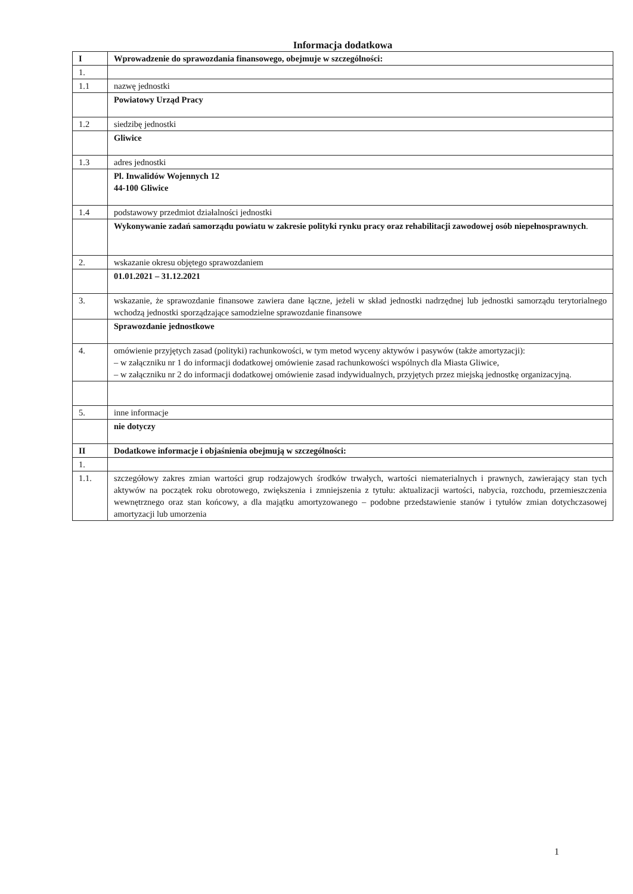Informacja dodatkowa
| I | Wprowadzenie do sprawozdania finansowego, obejmuje w szczególności: |
| 1. | |
| 1.1 | nazwę jednostki |
| | Powiatowy Urząd Pracy |
| 1.2 | siedzibę jednostki |
| | Gliwice |
| 1.3 | adres jednostki |
| | Pl. Inwalidów Wojennych 12 44-100 Gliwice |
| 1.4 | podstawowy przedmiot działalności jednostki |
| | Wykonywanie zadań samorządu powiatu w zakresie polityki rynku pracy oraz rehabilitacji zawodowej osób niepełnosprawnych . |
| 2. | wskazanie okresu objętego sprawozdaniem |
| | 01.01.2021 – 31.12.2021 |
| 3. | wskazanie, że sprawozdanie finansowe zawiera dane łączne, jeżeli w skład jednostki nadrzędnej lub jednostki samorządu terytorialnego wchodzą jednostki sporządzające samodzielne sprawozdanie finansowe |
| | Sprawozdanie jednostkowe |
| 4. | omówienie przyjętych zasad (polityki) rachunkowości, w tym metod wyceny aktywów i pasywów (także amortyzacji): – w załączniku nr 1 do informacji dodatkowej omówienie zasad rachunkowości wspólnych dla Miasta Gliwice, – w załączniku nr 2 do informacji dodatkowej omówienie zasad indywidualnych, przyjętych przez miejską jednostkę organizacyjną. |
| 5. | inne informacje |
| | nie dotyczy |
| II | Dodatkowe informacje i objaśnienia obejmują w szczególności: |
| 1. | |
| 1.1. | szczegółowy zakres zmian wartości grup rodzajowych środków trwałych, wartości niematerialnych i prawnych, zawierający stan tych aktywów na początek roku obrotowego, zwiększenia i zmniejszenia z tytułu: aktualizacji wartości, nabycia, rozchodu, przemieszczenia wewnętrznego oraz stan końcowy, a dla majątku amortyzowanego – podobne przedstawienie stanów i tytułów zmian dotychczasowej amortyzacji lub umorzenia |
1